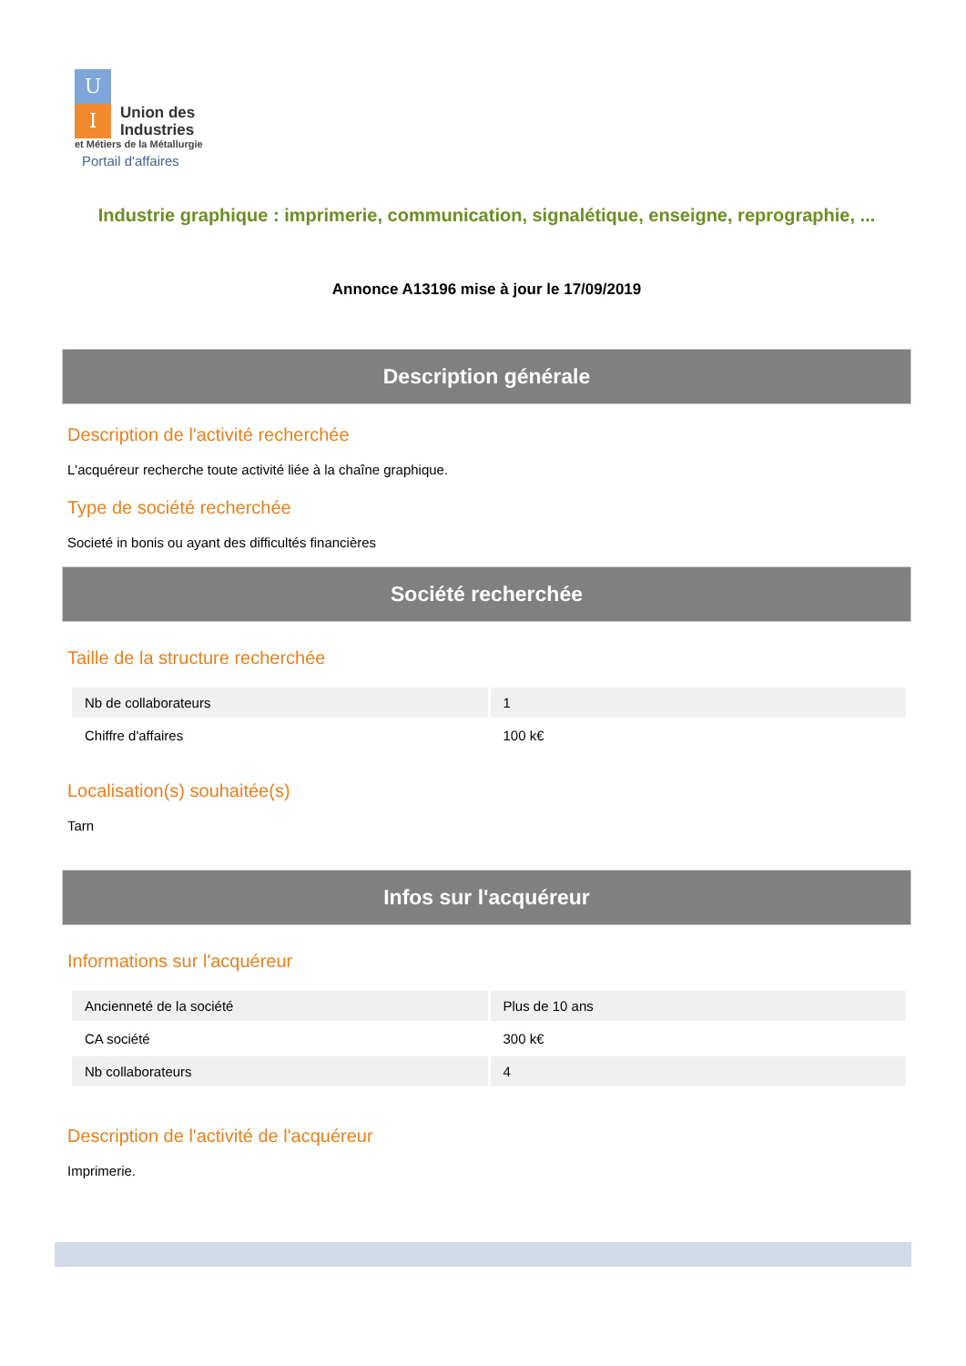U
I
Union des
Industries
et Métiers de la Métallurgie
Portail d'affaires
Industrie graphique : imprimerie, communication, signalétique, enseigne, reprographie, ...
Annonce A13196 mise à jour le 17/09/2019
Description générale
Description de l'activité recherchée
L'acquéreur recherche toute activité liée à la chaîne graphique.
Type de société recherchée
Societé in bonis ou ayant des difficultés financières
Société recherchée
Taille de la structure recherchée
| Nb de collaborateurs | 1 |
| Chiffre d'affaires | 100 k€ |
Localisation(s) souhaitée(s)
Tarn
Infos sur l'acquéreur
Informations sur l'acquéreur
| Ancienneté de la société | Plus de 10 ans |
| CA société | 300 k€ |
| Nb collaborateurs | 4 |
Description de l'activité de l'acquéreur
Imprimerie.